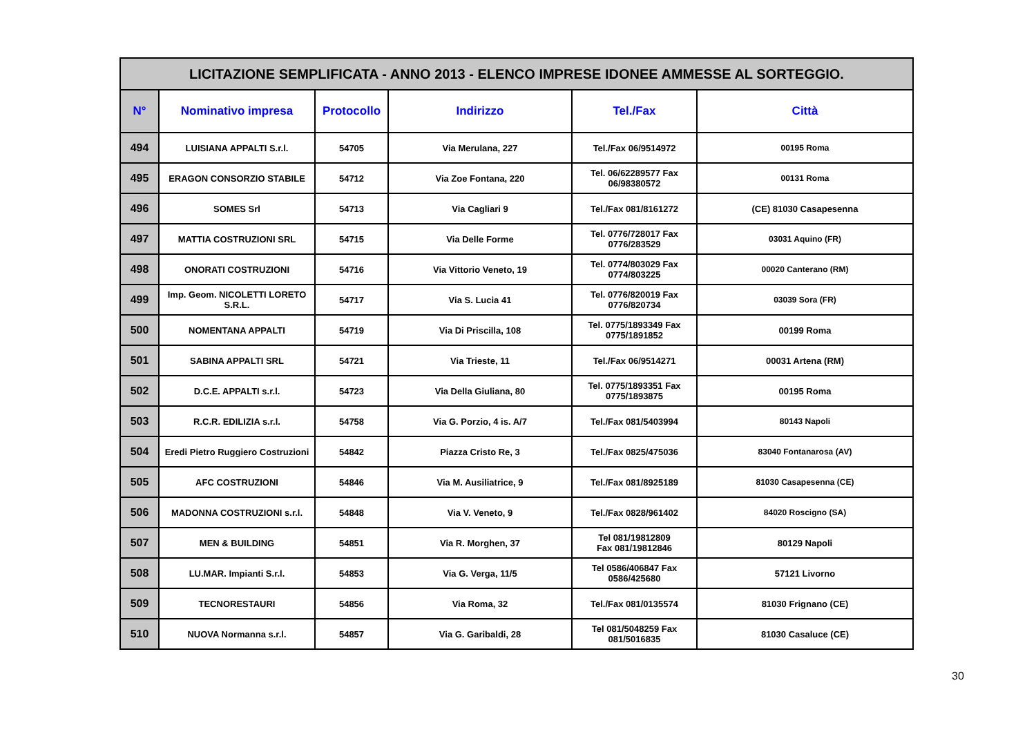| LICITAZIONE SEMPLIFICATA - ANNO 2013 - ELENCO IMPRESE IDONEE AMMESSE AL SORTEGGIO. | | | | | |
| N° | Nominativo impresa | Protocollo | Indirizzo | Tel./Fax | Città |
| 494 | LUISIANA APPALTI S.r.l. | 54705 | Via Merulana, 227 | Tel./Fax 06/9514972 | 00195 Roma |
| 495 | ERAGON CONSORZIO STABILE | 54712 | Via Zoe Fontana, 220 | Tel. 06/62289577 Fax 06/98380572 | 00131 Roma |
| 496 | SOMES Srl | 54713 | Via Cagliari 9 | Tel./Fax 081/8161272 | (CE) 81030 Casapesenna |
| 497 | MATTIA COSTRUZIONI SRL | 54715 | Via Delle Forme | Tel. 0776/728017 Fax 0776/283529 | 03031 Aquino (FR) |
| 498 | ONORATI COSTRUZIONI | 54716 | Via Vittorio Veneto, 19 | Tel. 0774/803029 Fax 0774/803225 | 00020 Canterano (RM) |
| 499 | Imp. Geom. NICOLETTI LORETO S.R.L. | 54717 | Via S. Lucia 41 | Tel. 0776/820019 Fax 0776/820734 | 03039 Sora (FR) |
| 500 | NOMENTANA APPALTI | 54719 | Via Di Priscilla, 108 | Tel. 0775/1893349 Fax 0775/1891852 | 00199 Roma |
| 501 | SABINA APPALTI SRL | 54721 | Via Trieste, 11 | Tel./Fax 06/9514271 | 00031 Artena (RM) |
| 502 | D.C.E. APPALTI s.r.l. | 54723 | Via Della Giuliana, 80 | Tel. 0775/1893351 Fax 0775/1893875 | 00195 Roma |
| 503 | R.C.R. EDILIZIA s.r.l. | 54758 | Via G. Porzio, 4 is. A/7 | Tel./Fax 081/5403994 | 80143 Napoli |
| 504 | Eredi Pietro Ruggiero Costruzioni | 54842 | Piazza Cristo Re, 3 | Tel./Fax 0825/475036 | 83040 Fontanarosa (AV) |
| 505 | AFC COSTRUZIONI | 54846 | Via M. Ausiliatrice, 9 | Tel./Fax 081/8925189 | 81030 Casapesenna (CE) |
| 506 | MADONNA COSTRUZIONI s.r.l. | 54848 | Via V. Veneto, 9 | Tel./Fax 0828/961402 | 84020 Roscigno (SA) |
| 507 | MEN & BUILDING | 54851 | Via R. Morghen, 37 | Tel 081/19812809 Fax 081/19812846 | 80129 Napoli |
| 508 | LU.MAR. Impianti S.r.l. | 54853 | Via G. Verga, 11/5 | Tel 0586/406847 Fax 0586/425680 | 57121 Livorno |
| 509 | TECNORESTAURI | 54856 | Via Roma, 32 | Tel./Fax 081/0135574 | 81030 Frignano (CE) |
| 510 | NUOVA Normanna s.r.l. | 54857 | Via G. Garibaldi, 28 | Tel 081/5048259 Fax 081/5016835 | 81030 Casaluce (CE) |
30